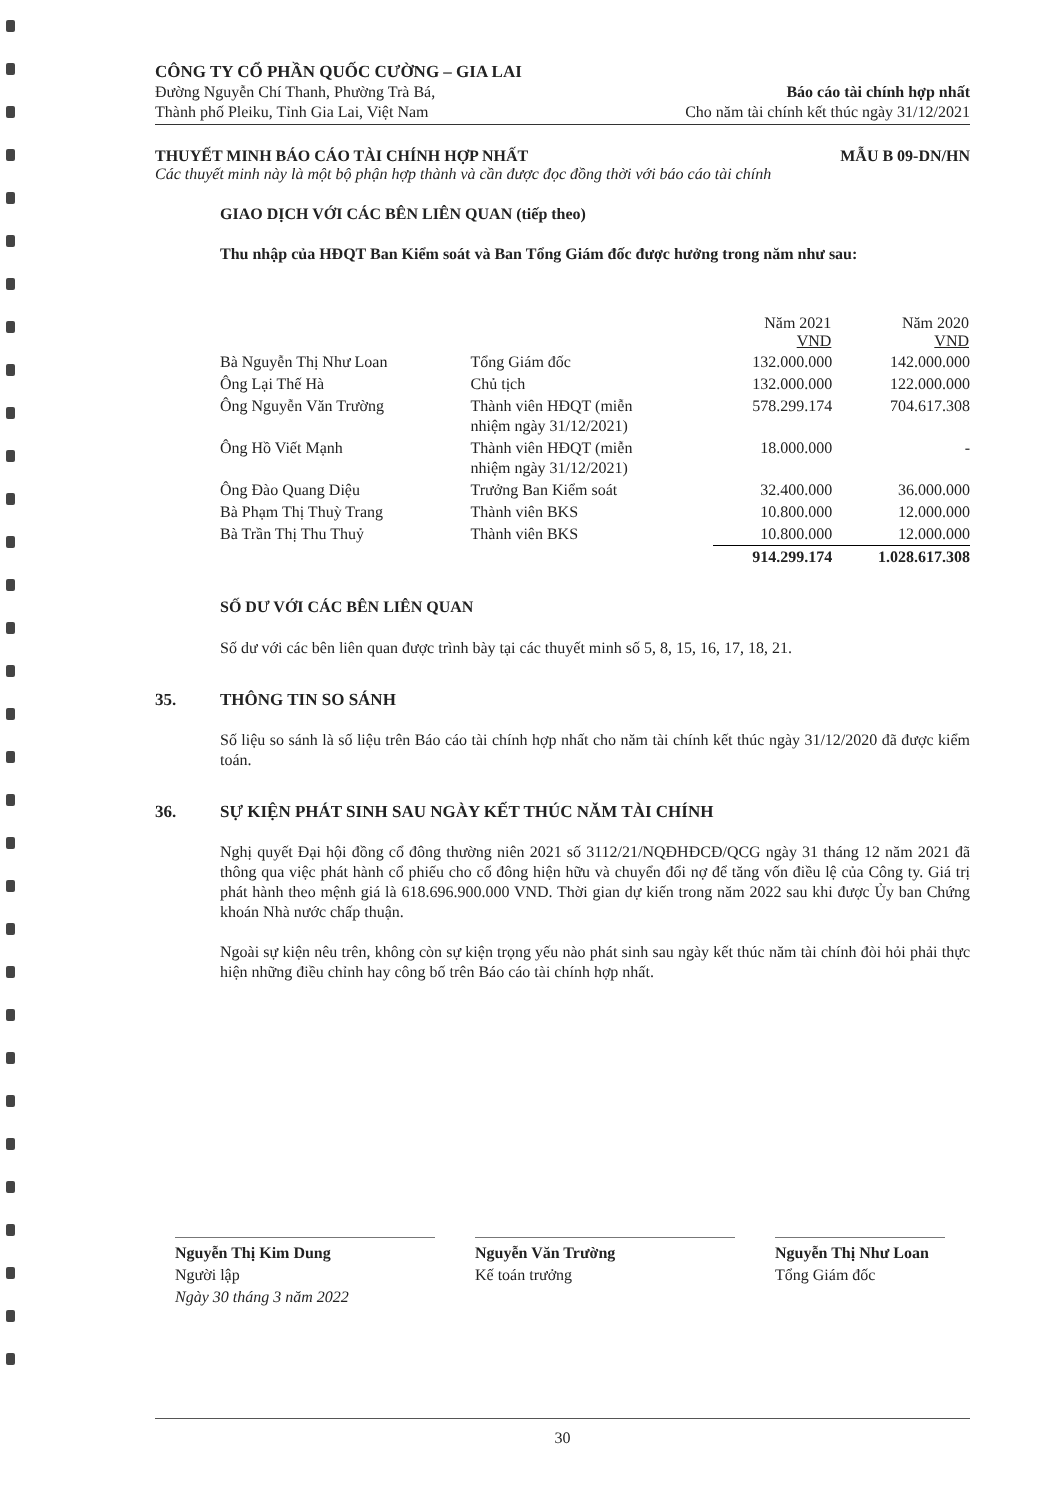CÔNG TY CỔ PHẦN QUỐC CƯỜNG – GIA LAI
Đường Nguyễn Chí Thanh, Phường Trà Bá,
Thành phố Pleiku, Tỉnh Gia Lai, Việt Nam
Báo cáo tài chính hợp nhất
Cho năm tài chính kết thúc ngày 31/12/2021
THUYẾT MINH BÁO CÁO TÀI CHÍNH HỢP NHẤT MẪU B 09-DN/HN
Các thuyết minh này là một bộ phận hợp thành và cần được đọc đồng thời với báo cáo tài chính
GIAO DỊCH VỚI CÁC BÊN LIÊN QUAN (tiếp theo)
Thu nhập của HĐQT Ban Kiểm soát và Ban Tổng Giám đốc được hưởng trong năm như sau:
| | | Năm 2021 VND | Năm 2020 VND |
| --- | --- | --- | --- |
| Bà Nguyễn Thị Như Loan | Tổng Giám đốc | 132.000.000 | 142.000.000 |
| Ông Lại Thế Hà | Chủ tịch | 132.000.000 | 122.000.000 |
| Ông Nguyễn Văn Trường | Thành viên HĐQT (miễn nhiệm ngày 31/12/2021) | 578.299.174 | 704.617.308 |
| Ông Hồ Viết Mạnh | Thành viên HĐQT (miễn nhiệm ngày 31/12/2021) | 18.000.000 | - |
| Ông Đào Quang Diệu | Trưởng Ban Kiểm soát | 32.400.000 | 36.000.000 |
| Bà Phạm Thị Thuỳ Trang | Thành viên BKS | 10.800.000 | 12.000.000 |
| Bà Trần Thị Thu Thuỷ | Thành viên BKS | 10.800.000 | 12.000.000 |
| | | 914.299.174 | 1.028.617.308 |
SỐ DƯ VỚI CÁC BÊN LIÊN QUAN
Số dư với các bên liên quan được trình bày tại các thuyết minh số 5, 8, 15, 16, 17, 18, 21.
35. THÔNG TIN SO SÁNH
Số liệu so sánh là số liệu trên Báo cáo tài chính hợp nhất cho năm tài chính kết thúc ngày 31/12/2020 đã được kiểm toán.
36. SỰ KIỆN PHÁT SINH SAU NGÀY KẾT THÚC NĂM TÀI CHÍNH
Nghị quyết Đại hội đồng cổ đông thường niên 2021 số 3112/21/NQĐHĐCĐ/QCG ngày 31 tháng 12 năm 2021 đã thông qua việc phát hành cổ phiếu cho cổ đông hiện hữu và chuyển đổi nợ để tăng vốn điều lệ của Công ty. Giá trị phát hành theo mệnh giá là 618.696.900.000 VND. Thời gian dự kiến trong năm 2022 sau khi được Ủy ban Chứng khoán Nhà nước chấp thuận.
Ngoài sự kiện nêu trên, không còn sự kiện trọng yếu nào phát sinh sau ngày kết thúc năm tài chính đòi hỏi phải thực hiện những điều chỉnh hay công bố trên Báo cáo tài chính hợp nhất.
Nguyễn Thị Kim Dung
Người lập
Ngày 30 tháng 3 năm 2022
Nguyễn Văn Trường
Kế toán trưởng
Nguyễn Thị Như Loan
Tổng Giám đốc
30